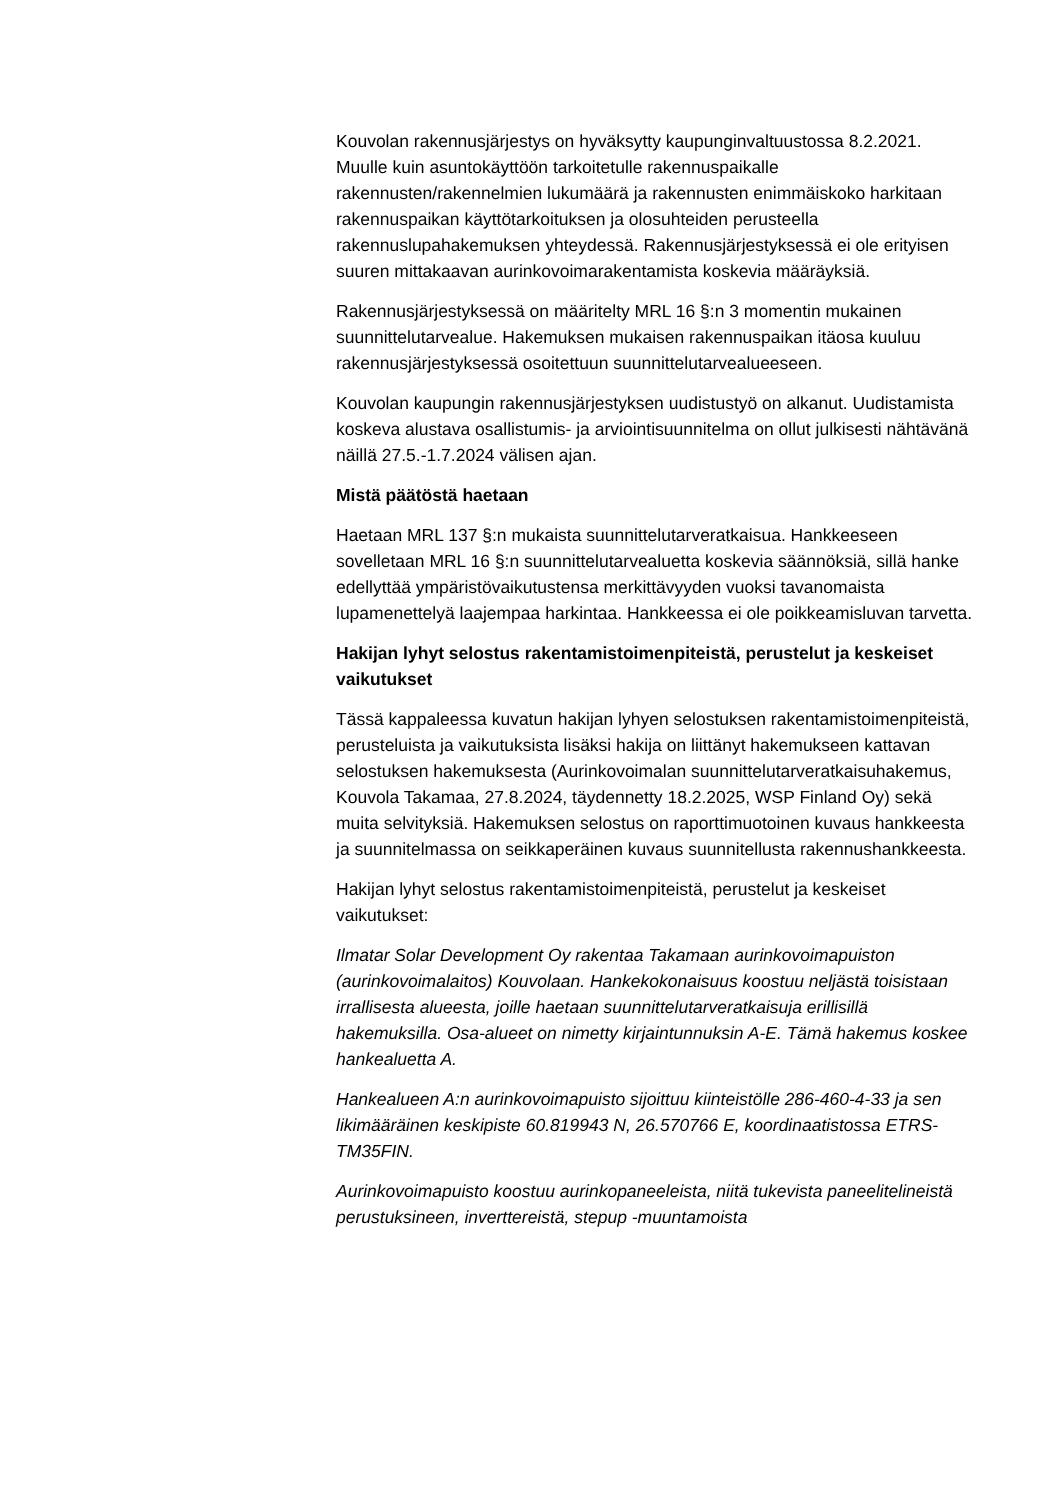Kouvolan rakennusjärjestys on hyväksytty kaupunginvaltuustossa 8.2.2021. Muulle kuin asuntokäyttöön tarkoitetulle rakennuspaikalle rakennusten/rakennelmien lukumäärä ja rakennusten enimmäiskoko harkitaan rakennuspaikan käyttötarkoituksen ja olosuhteiden perusteella rakennuslupahakemuksen yhteydessä. Rakennusjärjestyksessä ei ole erityisen suuren mittakaavan aurinkovoimarakentamista koskevia määräyksiä.
Rakennusjärjestyksessä on määritelty MRL 16 §:n 3 momentin mukainen suunnittelutarvealue. Hakemuksen mukaisen rakennuspaikan itäosa kuuluu rakennusjärjestyksessä osoitettuun suunnittelutarvealueeseen.
Kouvolan kaupungin rakennusjärjestyksen uudistustyö on alkanut. Uudistamista koskeva alustava osallistumis- ja arviointisuunnitelma on ollut julkisesti nähtävänä näillä 27.5.-1.7.2024 välisen ajan.
Mistä päätöstä haetaan
Haetaan MRL 137 §:n mukaista suunnittelutarveratkaisua. Hankkeeseen sovelletaan MRL 16 §:n suunnittelutarvealuetta koskevia säännöksiä, sillä hanke edellyttää ympäristövaikutustensa merkittävyyden vuoksi tavanomaista lupamenettelyä laajempaa harkintaa. Hankkeessa ei ole poikkeamisluvan tarvetta.
Hakijan lyhyt selostus rakentamistoimenpiteistä, perustelut ja keskeiset vaikutukset
Tässä kappaleessa kuvatun hakijan lyhyen selostuksen rakentamistoimenpiteistä, perusteluista ja vaikutuksista lisäksi hakija on liittänyt hakemukseen kattavan selostuksen hakemuksesta (Aurinkovoimalan suunnittelutarveratkaisuhakemus, Kouvola Takamaa, 27.8.2024, täydennetty 18.2.2025, WSP Finland Oy) sekä muita selvityksiä. Hakemuksen selostus on raporttimuotoinen kuvaus hankkeesta ja suunnitelmassa on seikkaperäinen kuvaus suunnitellusta rakennushankkeesta.
Hakijan lyhyt selostus rakentamistoimenpiteistä, perustelut ja keskeiset vaikutukset:
Ilmatar Solar Development Oy rakentaa Takamaan aurinkovoimapuiston (aurinkovoimalaitos) Kouvolaan. Hankekokonaisuus koostuu neljästä toisistaan irrallisesta alueesta, joille haetaan suunnittelutarveratkaisuja erillisillä hakemuksilla. Osa-alueet on nimetty kirjaintunnuksin A-E. Tämä hakemus koskee hankealuetta A.
Hankealueen A:n aurinkovoimapuisto sijoittuu kiinteistölle 286-460-4-33 ja sen likimääräinen keskipiste 60.819943 N, 26.570766 E, koordinaatistossa ETRS-TM35FIN.
Aurinkovoimapuisto koostuu aurinkopaneeleista, niitä tukevista paneelitelineistä perustuksineen, inverttereistä, stepup -muuntamoista